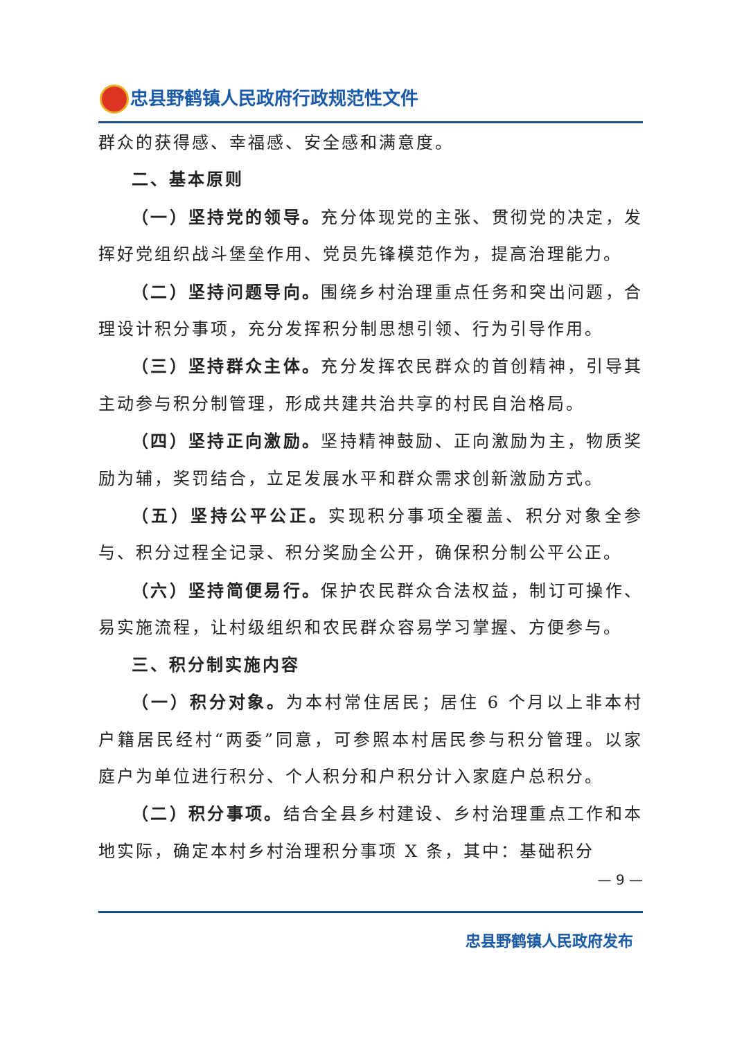忠县野鹤镇人民政府行政规范性文件
群众的获得感、幸福感、安全感和满意度。
二、基本原则
（一）坚持党的领导。充分体现党的主张、贯彻党的决定，发挥好党组织战斗堡垒作用、党员先锋模范作为，提高治理能力。
（二）坚持问题导向。围绕乡村治理重点任务和突出问题，合理设计积分事项，充分发挥积分制思想引领、行为引导作用。
（三）坚持群众主体。充分发挥农民群众的首创精神，引导其主动参与积分制管理，形成共建共治共享的村民自治格局。
（四）坚持正向激励。坚持精神鼓励、正向激励为主，物质奖励为辅，奖罚结合，立足发展水平和群众需求创新激励方式。
（五）坚持公平公正。实现积分事项全覆盖、积分对象全参与、积分过程全记录、积分奖励全公开，确保积分制公平公正。
（六）坚持简便易行。保护农民群众合法权益，制订可操作、易实施流程，让村级组织和农民群众容易学习掌握、方便参与。
三、积分制实施内容
（一）积分对象。为本村常住居民；居住 6 个月以上非本村户籍居民经村“两委”同意，可参照本村居民参与积分管理。以家庭户为单位进行积分、个人积分和户积分计入家庭户总积分。
（二）积分事项。结合全县乡村建设、乡村治理重点工作和本地实际，确定本村乡村治理积分事项 X 条，其中：基础积分
— 9 —
忠县野鹤镇人民政府发布